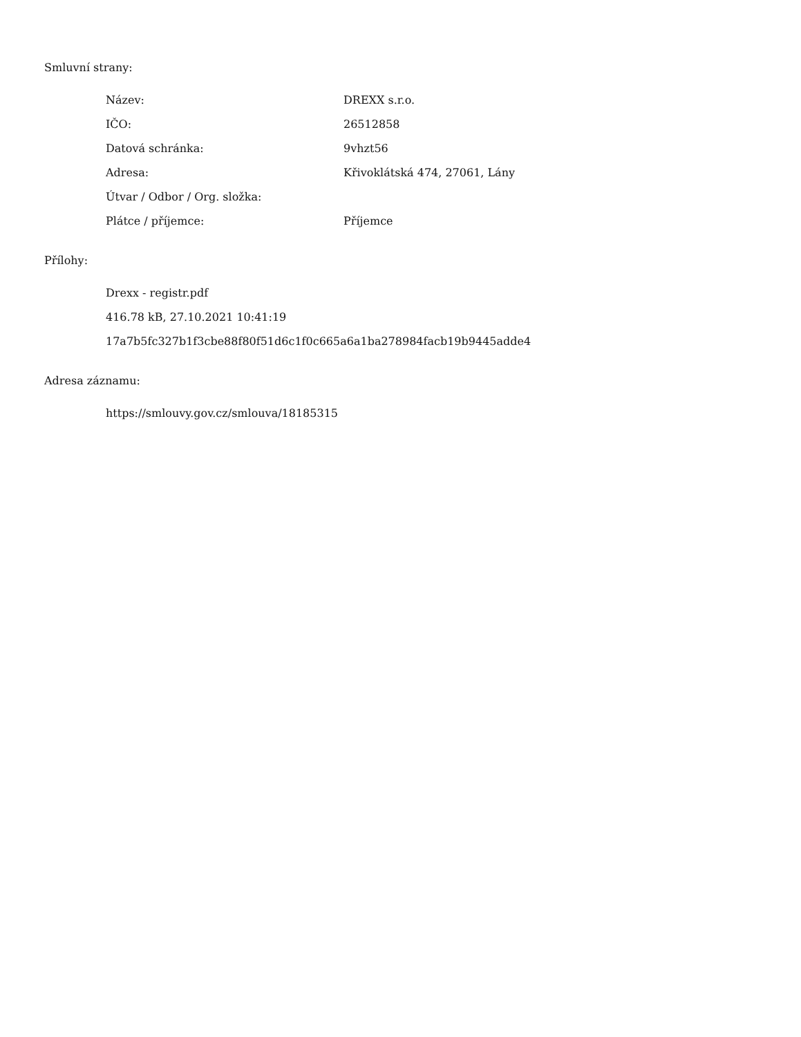Smluvní strany:
| Název: | DREXX s.r.o. |
| IČO: | 26512858 |
| Datová schránka: | 9vhzt56 |
| Adresa: | Křivoklátská 474, 27061, Lány |
| Útvar / Odbor / Org. složka: | |
| Plátce / příjemce: | Příjemce |
Přílohy:
Drexx - registr.pdf
416.78 kB, 27.10.2021 10:41:19
17a7b5fc327b1f3cbe88f80f51d6c1f0c665a6a1ba278984facb19b9445adde4
Adresa záznamu:
https://smlouvy.gov.cz/smlouva/18185315